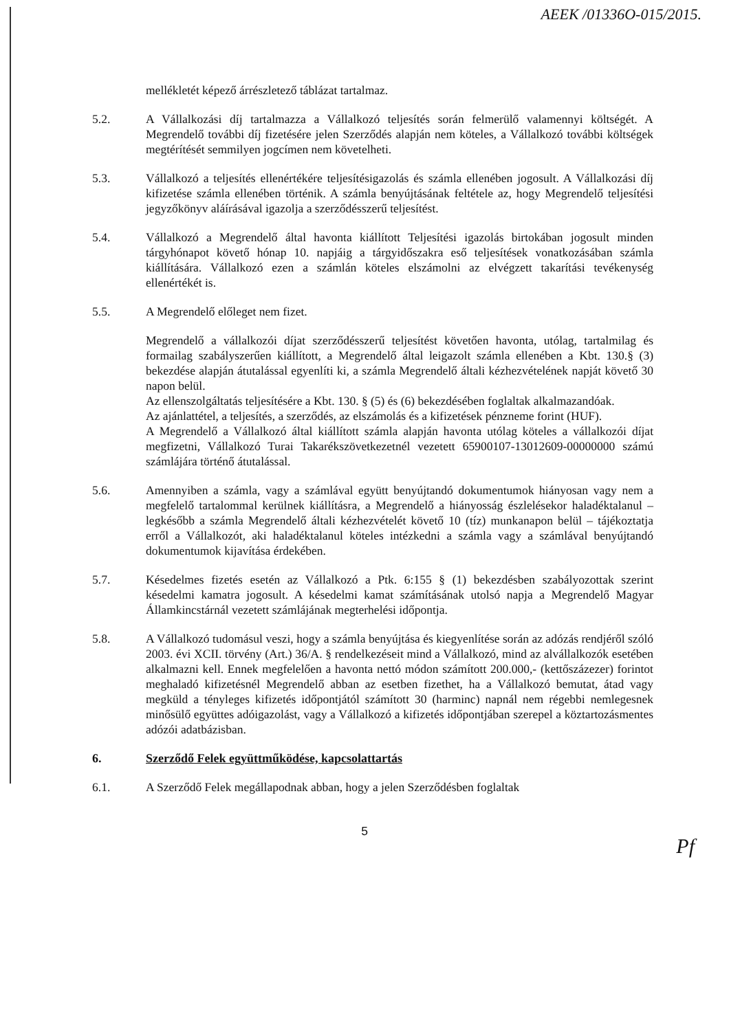AEEK /01336O-015/2015.
mellékletét képező árrészletező táblázat tartalmaz.
5.2. A Vállalkozási díj tartalmazza a Vállalkozó teljesítés során felmerülő valamennyi költségét. A Megrendelő további díj fizetésére jelen Szerződés alapján nem köteles, a Vállalkozó további költségek megtérítését semmilyen jogcímen nem követelheti.
5.3. Vállalkozó a teljesítés ellenértékére teljesítésigazolás és számla ellenében jogosult. A Vállalkozási díj kifizetése számla ellenében történik. A számla benyújtásának feltétele az, hogy Megrendelő teljesítési jegyzőkönyv aláírásával igazolja a szerződésszerű teljesítést.
5.4. Vállalkozó a Megrendelő által havonta kiállított Teljesítési igazolás birtokában jogosult minden tárgyhónapot követő hónap 10. napjáig a tárgyidőszakra eső teljesítések vonatkozásában számla kiállítására. Vállalkozó ezen a számlán köteles elszámolni az elvégzett takarítási tevékenység ellenértékét is.
5.5. A Megrendelő előleget nem fizet.
Megrendelő a vállalkozói díjat szerződésszerű teljesítést követően havonta, utólag, tartalmilag és formailag szabályszerűen kiállított, a Megrendelő által leigazolt számla ellenében a Kbt. 130.§ (3) bekezdése alapján átutalással egyenlíti ki, a számla Megrendelő általi kézhezvételének napját követő 30 napon belül.
Az ellenszolgáltatás teljesítésére a Kbt. 130. § (5) és (6) bekezdésében foglaltak alkalmazandóak.
Az ajánlattétel, a teljesítés, a szerződés, az elszámolás és a kifizetések pénzneme forint (HUF).
A Megrendelő a Vállalkozó által kiállított számla alapján havonta utólag köteles a vállalkozói díjat megfizetni, Vállalkozó Turai Takarékszövetkezetnél vezetett 65900107-13012609-00000000 számú számlájára történő átutalással.
5.6. Amennyiben a számla, vagy a számlával együtt benyújtandó dokumentumok hiányosan vagy nem a megfelelő tartalommal kerülnek kiállításra, a Megrendelő a hiányosság észlelésekor haladéktalanul – legkésőbb a számla Megrendelő általi kézhezvételét követő 10 (tíz) munkanapon belül – tájékoztatja erről a Vállalkozót, aki haladéktalanul köteles intézkedni a számla vagy a számlával benyújtandó dokumentumok kijavítása érdekében.
5.7. Késedelmes fizetés esetén az Vállalkozó a Ptk. 6:155 § (1) bekezdésben szabályozottak szerint késedelmi kamatra jogosult. A késedelmi kamat számításának utolsó napja a Megrendelő Magyar Államkincstárnál vezetett számlájának megterhelési időpontja.
5.8. A Vállalkozó tudomásul veszi, hogy a számla benyújtása és kiegyenlítése során az adózás rendjéről szóló 2003. évi XCII. törvény (Art.) 36/A. § rendelkezéseit mind a Vállalkozó, mind az alvállalkozók esetében alkalmazni kell. Ennek megfelelően a havonta nettó módon számított 200.000,- (kettőszázezer) forintot meghaladó kifizetésnél Megrendelő abban az esetben fizethet, ha a Vállalkozó bemutat, átad vagy megküld a tényleges kifizetés időpontjától számított 30 (harminc) napnál nem régebbi nemlegesnek minősülő együttes adóigazolást, vagy a Vállalkozó a kifizetés időpontjában szerepel a köztartozásmentes adózói adatbázisban.
6. Szerződő Felek együttműködése, kapcsolattartás
6.1. A Szerződő Felek megállapodnak abban, hogy a jelen Szerződésben foglaltak
5
Pf